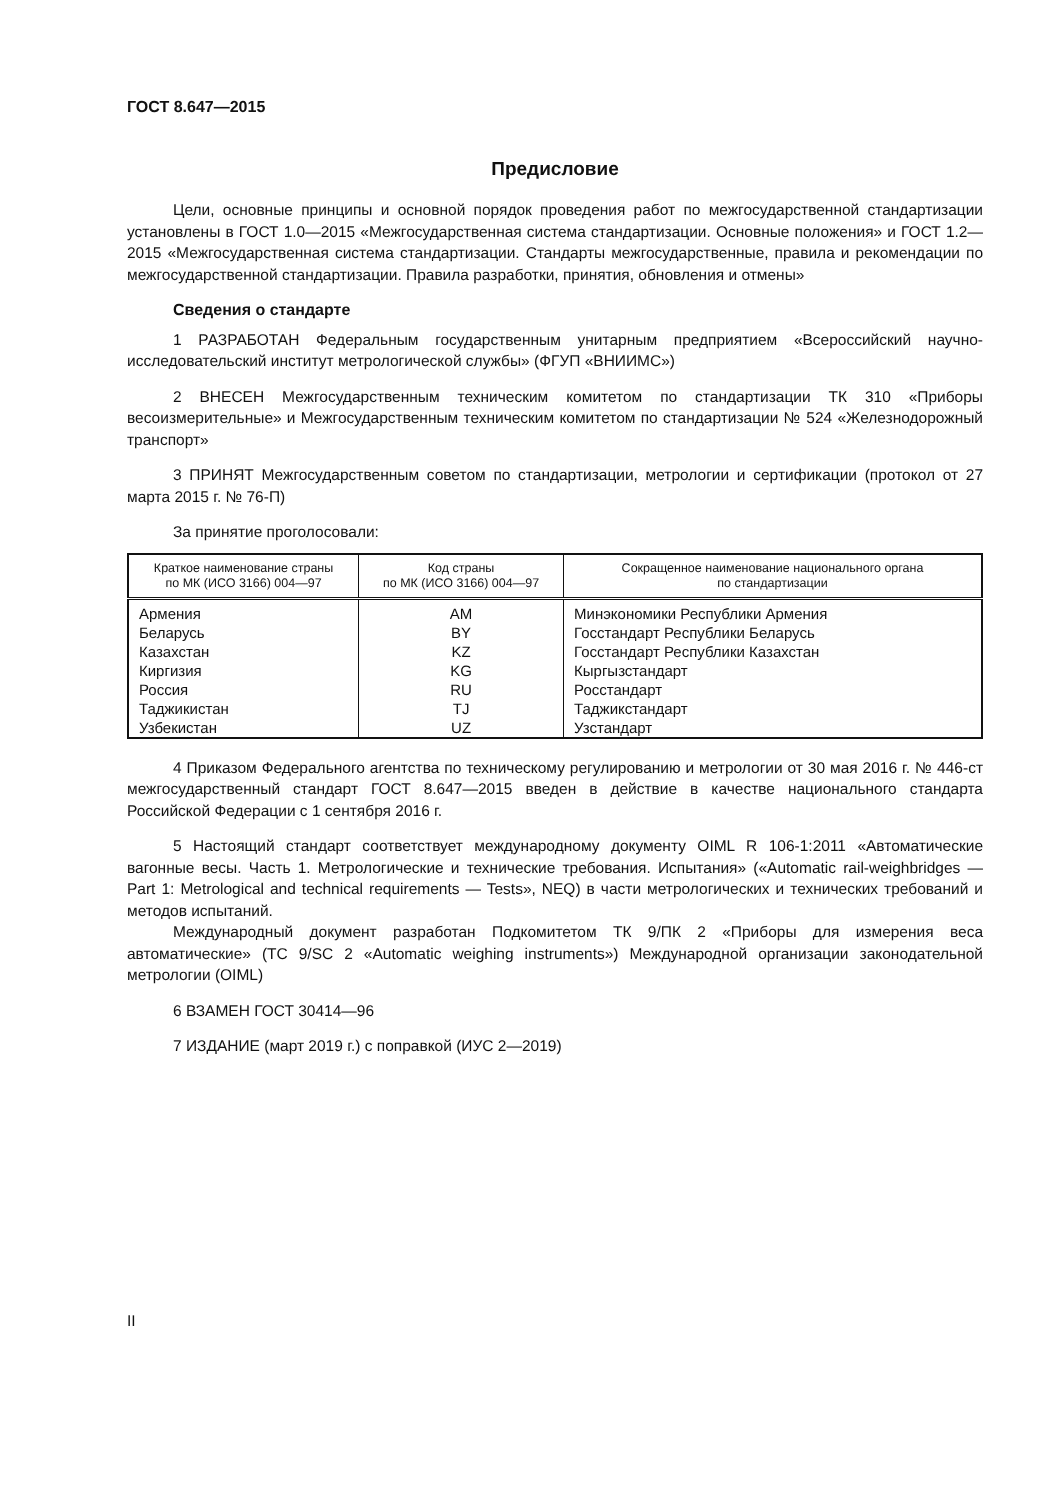ГОСТ 8.647—2015
Предисловие
Цели, основные принципы и основной порядок проведения работ по межгосударственной стандартизации установлены в ГОСТ 1.0—2015 «Межгосударственная система стандартизации. Основные положения» и ГОСТ 1.2—2015 «Межгосударственная система стандартизации. Стандарты межгосударственные, правила и рекомендации по межгосударственной стандартизации. Правила разработки, принятия, обновления и отмены»
Сведения о стандарте
1 РАЗРАБОТАН Федеральным государственным унитарным предприятием «Всероссийский научно-исследовательский институт метрологической службы» (ФГУП «ВНИИМС»)
2 ВНЕСЕН Межгосударственным техническим комитетом по стандартизации ТК 310 «Приборы весоизмерительные» и Межгосударственным техническим комитетом по стандартизации № 524 «Железнодорожный транспорт»
3 ПРИНЯТ Межгосударственным советом по стандартизации, метрологии и сертификации (протокол от 27 марта 2015 г. № 76-П)
За принятие проголосовали:
| Краткое наименование страны по МК (ИСО 3166) 004—97 | Код страны по МК (ИСО 3166) 004—97 | Сокращенное наименование национального органа по стандартизации |
| --- | --- | --- |
| Армения | AM | Минэкономики Республики Армения |
| Беларусь | BY | Госстандарт Республики Беларусь |
| Казахстан | KZ | Госстандарт Республики Казахстан |
| Киргизия | KG | Кыргызстандарт |
| Россия | RU | Росстандарт |
| Таджикистан | TJ | Таджикстандарт |
| Узбекистан | UZ | Узстандарт |
4 Приказом Федерального агентства по техническому регулированию и метрологии от 30 мая 2016 г. № 446-ст межгосударственный стандарт ГОСТ 8.647—2015 введен в действие в качестве национального стандарта Российской Федерации с 1 сентября 2016 г.
5 Настоящий стандарт соответствует международному документу OIML R 106-1:2011 «Автоматические вагонные весы. Часть 1. Метрологические и технические требования. Испытания» («Automatic rail-weighbridges — Part 1: Metrological and technical requirements — Tests», NEQ) в части метрологических и технических требований и методов испытаний.
Международный документ разработан Подкомитетом ТК 9/ПК 2 «Приборы для измерения веса автоматические» (TC 9/SC 2 «Automatic weighing instruments») Международной организации законодательной метрологии (OIML)
6 ВЗАМЕН ГОСТ 30414—96
7 ИЗДАНИЕ (март 2019 г.) с поправкой (ИУС 2—2019)
II